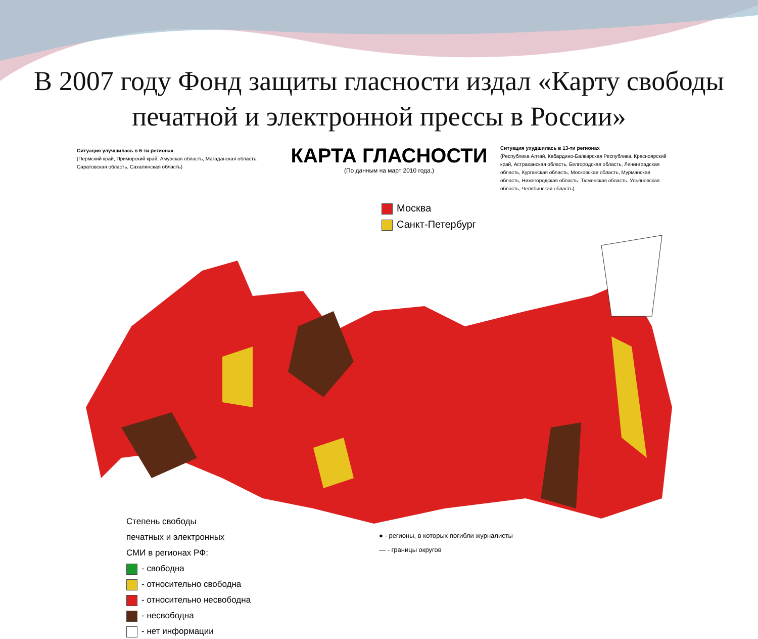В 2007 году Фонд защиты гласности издал «Карту свободы печатной и электронной прессы в России»
Ситуация улучшилась в 6-ти регионах
(Пермский край, Приморский край, Амурская область, Магаданская область, Саратовская область, Сахалинская область)
КАРТА ГЛАСНОСТИ
(По данным на март 2010 года.)
Ситуация ухудшилась в 13-ти регионах
(Республика Алтай, Кабардино-Балкарская Республика, Красноярский край, Астраханская область, Белгородская область, Ленинградская область, Курганская область, Московская область, Мурманская область, Нижегородская область, Тюменская область, Ульяновская область, Челябинская область)
Москва
Санкт-Петербург
Степень свободы
печатных и электронных
СМИ в регионах РФ:
- свободна
- относительно свободна
- относительно несвободна
- несвободна
- нет информации
● - регионы, в которых погибли журналисты
— - границы округов